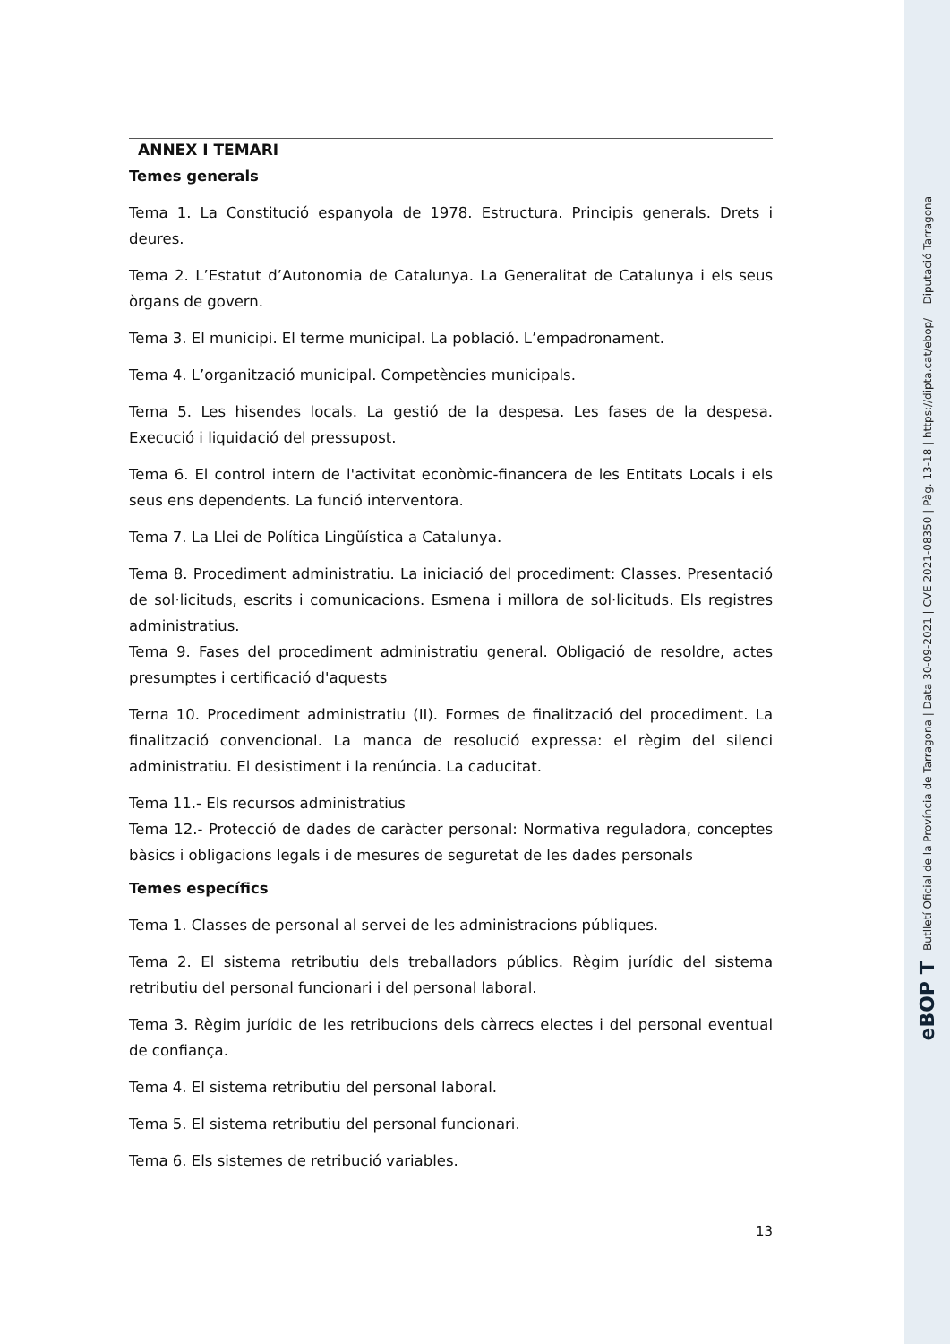eBOP T Butlletí Oficial de la Província de Tarragona | Data 30-09-2021 | CVE 2021-08350 | Pàg. 13-18 | https://dipta.cat/ebop/ Diputació Tarragona
ANNEX I TEMARI
Temes generals
Tema 1. La Constitució espanyola de 1978. Estructura. Principis generals. Drets i deures.
Tema 2. L’Estatut d’Autonomia de Catalunya. La Generalitat de Catalunya i els seus òrgans de govern.
Tema 3. El municipi. El terme municipal. La població. L’empadronament.
Tema 4. L’organització municipal. Competències municipals.
Tema 5. Les hisendes locals. La gestió de la despesa. Les fases de la despesa. Execució i liquidació del pressupost.
Tema 6. El control intern de l'activitat econòmic-financera de les Entitats Locals i els seus ens dependents. La funció interventora.
Tema 7. La Llei de Política Lingüística a Catalunya.
Tema 8. Procediment administratiu. La iniciació del procediment: Classes. Presentació de sol·licituds, escrits i comunicacions. Esmena i millora de sol·licituds. Els registres administratius.
Tema 9. Fases del procediment administratiu general. Obligació de resoldre, actes presumptes i certificació d'aquests
Terna 10. Procediment administratiu (II). Formes de finalització del procediment. La finalització convencional. La manca de resolució expressa: el règim del silenci administratiu. El desistiment i la renúncia. La caducitat.
Tema 11.- Els recursos administratius
Tema 12.- Protecció de dades de caràcter personal: Normativa reguladora, conceptes bàsics i obligacions legals i de mesures de seguretat de les dades personals
Temes específics
Tema 1. Classes de personal al servei de les administracions públiques.
Tema 2. El sistema retributiu dels treballadors públics. Règim jurídic del sistema retributiu del personal funcionari i del personal laboral.
Tema 3. Règim jurídic de les retribucions dels càrrecs electes i del personal eventual de confiança.
Tema 4. El sistema retributiu del personal laboral.
Tema 5. El sistema retributiu del personal funcionari.
Tema 6. Els sistemes de retribució variables.
13